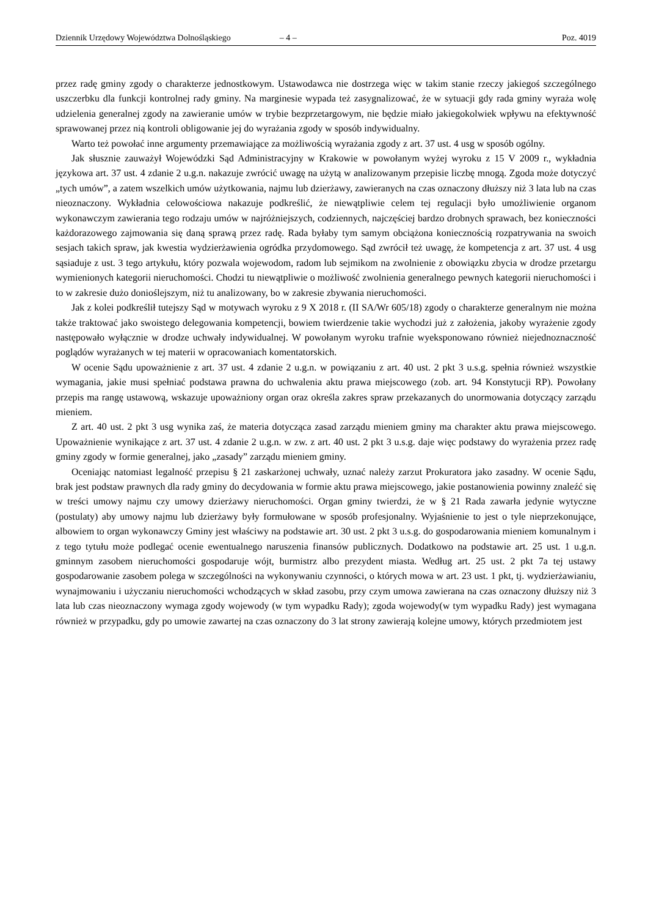Dziennik Urzędowy Województwa Dolnośląskiego – 4 – Poz. 4019
przez radę gminy zgody o charakterze jednostkowym. Ustawodawca nie dostrzega więc w takim stanie rzeczy jakiegoś szczególnego uszczerbku dla funkcji kontrolnej rady gminy. Na marginesie wypada też zasygnalizować, że w sytuacji gdy rada gminy wyraża wolę udzielenia generalnej zgody na zawieranie umów w trybie bezprzetargowym, nie będzie miało jakiegokolwiek wpływu na efektywność sprawowanej przez nią kontroli obligowanie jej do wyrażania zgody w sposób indywidualny.
Warto też powołać inne argumenty przemawiające za możliwością wyrażania zgody z art. 37 ust. 4 usg w sposób ogólny.
Jak słusznie zauważył Wojewódzki Sąd Administracyjny w Krakowie w powołanym wyżej wyroku z 15 V 2009 r., wykładnia językowa art. 37 ust. 4 zdanie 2 u.g.n. nakazuje zwrócić uwagę na użytą w analizowanym przepisie liczbę mnogą. Zgoda może dotyczyć „tych umów”, a zatem wszelkich umów użytkowania, najmu lub dzierżawy, zawieranych na czas oznaczony dłuższy niż 3 lata lub na czas nieoznaczony. Wykładnia celowościowa nakazuje podkreślić, że niewątpliwie celem tej regulacji było umożliwienie organom wykonawczym zawierania tego rodzaju umów w najróżniejszych, codziennych, najczęściej bardzo drobnych sprawach, bez konieczności każdorazowego zajmowania się daną sprawą przez radę. Rada byłaby tym samym obciążona koniecznością rozpatrywania na swoich sesjach takich spraw, jak kwestia wydzierżawienia ogródka przydomowego. Sąd zwrócił też uwagę, że kompetencja z art. 37 ust. 4 usg sąsiaduje z ust. 3 tego artykułu, który pozwala wojewodom, radom lub sejmikom na zwolnienie z obowiązku zbycia w drodze przetargu wymienionych kategorii nieruchomości. Chodzi tu niewątpliwie o możliwość zwolnienia generalnego pewnych kategorii nieruchomości i to w zakresie dużo donioślejszym, niż tu analizowany, bo w zakresie zbywania nieruchomości.
Jak z kolei podkreślił tutejszy Sąd w motywach wyroku z 9 X 2018 r. (II SA/Wr 605/18) zgody o charakterze generalnym nie można także traktować jako swoistego delegowania kompetencji, bowiem twierdzenie takie wychodzi już z założenia, jakoby wyrażenie zgody następowało wyłącznie w drodze uchwały indywidualnej. W powołanym wyroku trafnie wyeksponowano również niejednoznaczność poglądów wyrażanych w tej materii w opracowaniach komentatorskich.
W ocenie Sądu upoważnienie z art. 37 ust. 4 zdanie 2 u.g.n. w powiązaniu z art. 40 ust. 2 pkt 3 u.s.g. spełnia również wszystkie wymagania, jakie musi spełniać podstawa prawna do uchwalenia aktu prawa miejscowego (zob. art. 94 Konstytucji RP). Powołany przepis ma rangę ustawową, wskazuje upoważniony organ oraz określa zakres spraw przekazanych do unormowania dotyczący zarządu mieniem.
Z art. 40 ust. 2 pkt 3 usg wynika zaś, że materia dotycząca zasad zarządu mieniem gminy ma charakter aktu prawa miejscowego. Upoważnienie wynikające z art. 37 ust. 4 zdanie 2 u.g.n. w zw. z art. 40 ust. 2 pkt 3 u.s.g. daje więc podstawy do wyrażenia przez radę gminy zgody w formie generalnej, jako „zasady” zarządu mieniem gminy.
Oceniając natomiast legalność przepisu § 21 zaskarżonej uchwały, uznać należy zarzut Prokuratora jako zasadny. W ocenie Sądu, brak jest podstaw prawnych dla rady gminy do decydowania w formie aktu prawa miejscowego, jakie postanowienia powinny znaleźć się w treści umowy najmu czy umowy dzierżawy nieruchomości. Organ gminy twierdzi, że w § 21 Rada zawarła jedynie wytyczne (postulaty) aby umowy najmu lub dzierżawy były formułowane w sposób profesjonalny. Wyjaśnienie to jest o tyle nieprzekonujące, albowiem to organ wykonawczy Gminy jest właściwy na podstawie art. 30 ust. 2 pkt 3 u.s.g. do gospodarowania mieniem komunalnym i z tego tytułu może podlegać ocenie ewentualnego naruszenia finansów publicznych. Dodatkowo na podstawie art. 25 ust. 1 u.g.n. gminnym zasobem nieruchomości gospodaruje wójt, burmistrz albo prezydent miasta. Według art. 25 ust. 2 pkt 7a tej ustawy gospodarowanie zasobem polega w szczególności na wykonywaniu czynności, o których mowa w art. 23 ust. 1 pkt, tj. wydzierżawianiu, wynajmowaniu i użyczaniu nieruchomości wchodzących w skład zasobu, przy czym umowa zawierana na czas oznaczony dłuższy niż 3 lata lub czas nieoznaczony wymaga zgody wojewody (w tym wypadku Rady); zgoda wojewody(w tym wypadku Rady) jest wymagana również w przypadku, gdy po umowie zawartej na czas oznaczony do 3 lat strony zawierają kolejne umowy, których przedmiotem jest